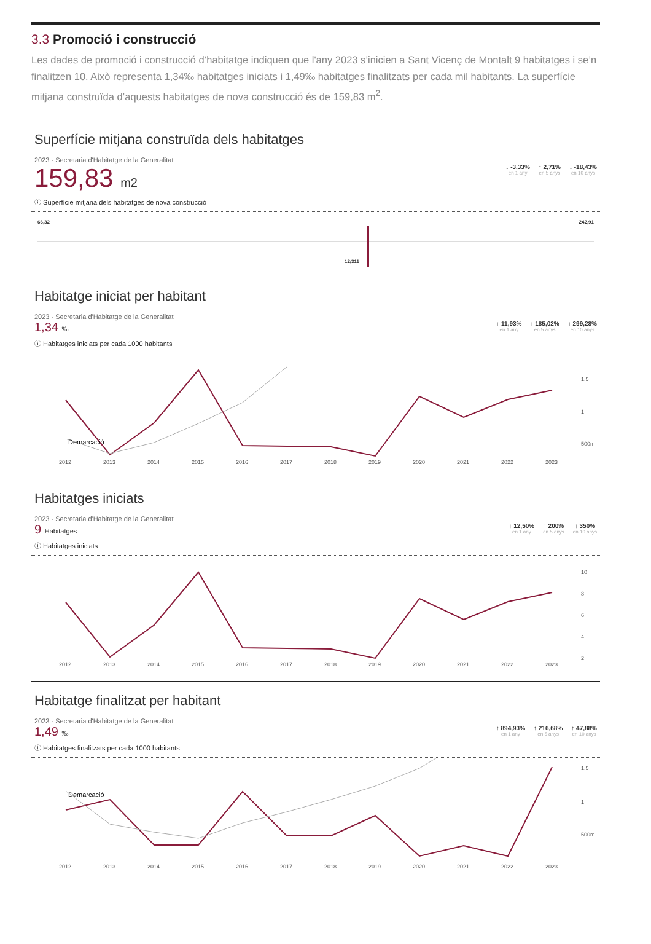3.3 Promoció i construcció
Les dades de promoció i construcció d’habitatge indiquen que l'any 2023 s’inicien a Sant Vicenç de Montalt 9 habitatges i se’n finalitzen 10. Això representa 1,34‰ habitatges iniciats i 1,49‰ habitatges finalitzats per cada mil habitants. La superfície mitjana construïda d’aquests habitatges de nova construcció és de 159,83 m<sup>2</sup>.
Superfície mitjana construïda dels habitatges
2023 - Secretaria d'Habitatge de la Generalitat
159,83 m2
↓ -3,33%
en 1 any
↑ 2,71%
en 5 anys
↓ -18,43%
en 10 anys
ⓘ Superfície mitjana dels habitatges de nova construcció
66,32 242,91
12/311
Habitatge iniciat per habitant
2023 - Secretaria d'Habitatge de la Generalitat
1,34 ‰ ↑ 11,93%
en 1 any
↑ 185,02%
en 5 anys
↑ 299,28%
en 10 anys
ⓘ Habitatges iniciats per cada 1000 habitants
Demarcació
2012
2013
2014
2015
2016
2017
2018
2019
2020
2021
2022
2023
1.5
1
500m
Habitatges iniciats
2023 - Secretaria d'Habitatge de la Generalitat
9 Habitatges ↑ 12,50%
en 1 any
↑ 200%
en 5 anys
↑ 350%
en 10 anys
ⓘ Habitatges iniciats
2012
2013
2014
2015
2016
2017
2018
2019
2020
2021
2022
2023
10
8
6
4
2
Habitatge finalitzat per habitant
2023 - Secretaria d'Habitatge de la Generalitat
1,49 ‰ ↑ 894,93%
en 1 any
↑ 216,68%
en 5 anys
↑ 47,88%
en 10 anys
ⓘ Habitatges finalitzats per cada 1000 habitants
Demarcació
2012
2013
2014
2015
2016
2017
2018
2019
2020
2021
2022
2023
1.5
1
500m